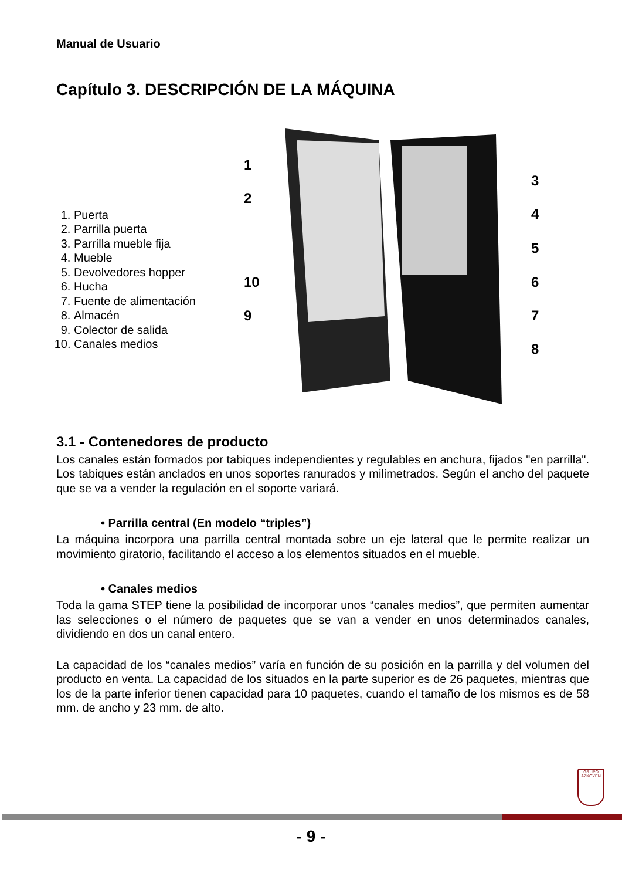Manual de Usuario
Capítulo 3. DESCRIPCIÓN DE LA MÁQUINA
1. Puerta
2. Parrilla puerta
3. Parrilla mueble fija
4. Mueble
5. Devolvedores hopper
6. Hucha
7. Fuente de alimentación
8. Almacén
9. Colector de salida
10. Canales medios
1
2
3
4
5
6
7
8
9
10
3.1 - Contenedores de producto
Los canales están formados por tabiques independientes y regulables en anchura, fijados "en parrilla". Los tabiques están anclados en unos soportes ranurados y milimetrados. Según el ancho del paquete que se va a vender la regulación en el soporte variará.
• Parrilla central (En modelo “triples”)
La máquina incorpora una parrilla central montada sobre un eje lateral que le permite realizar un movimiento giratorio, facilitando el acceso a los elementos situados en el mueble.
• Canales medios
Toda la gama STEP tiene la posibilidad de incorporar unos “canales medios”, que permiten aumentar las selecciones o el número de paquetes que se van a vender en unos determinados canales, dividiendo en dos un canal entero.
La capacidad de los “canales medios” varía en función de su posición en la parrilla y del volumen del producto en venta. La capacidad de los situados en la parte superior es de 26 paquetes, mientras que los de la parte inferior tienen capacidad para 10 paquetes, cuando el tamaño de los mismos es de 58 mm. de ancho y 23 mm. de alto.
GRUPO
AZKOYEN
- 9 -